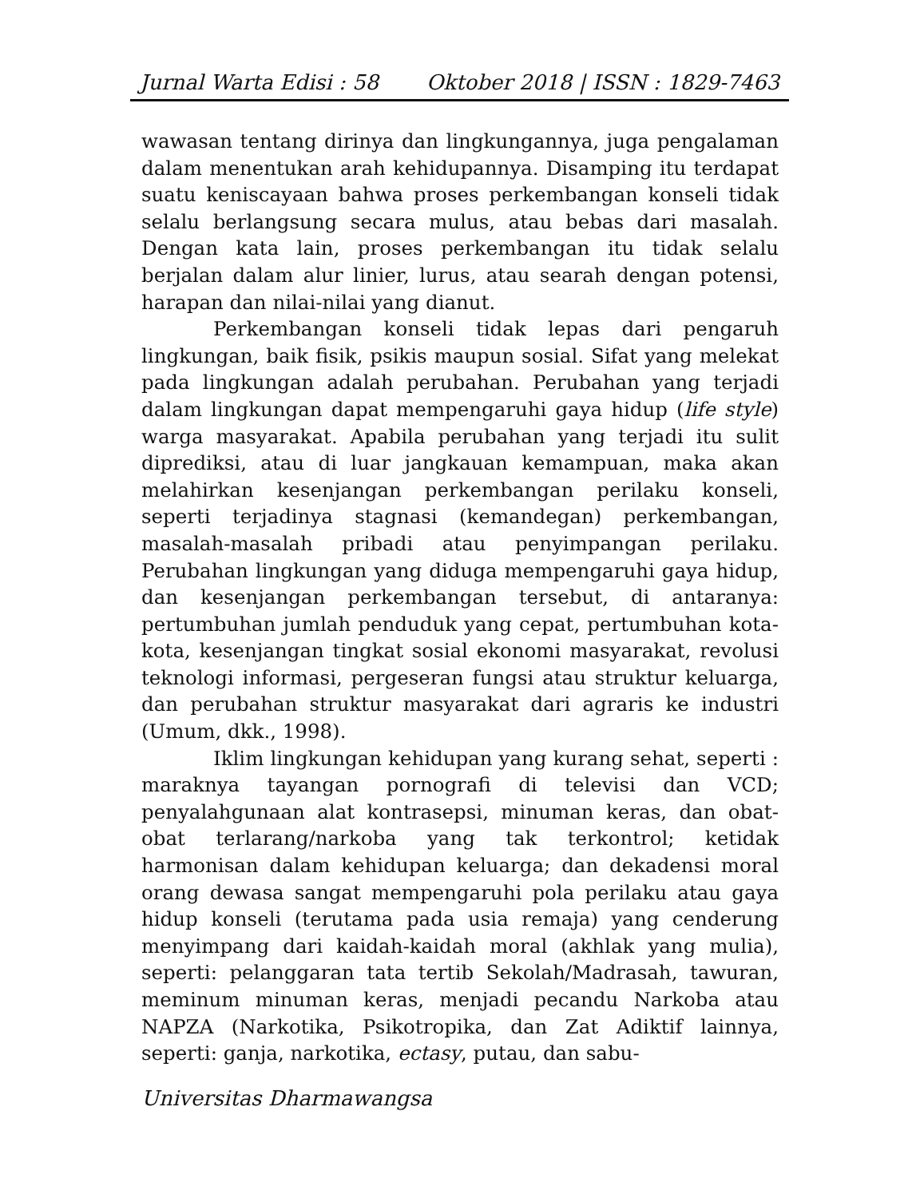Jurnal Warta Edisi : 58 Oktober 2018 | ISSN : 1829-7463
wawasan tentang dirinya dan lingkungannya, juga pengalaman dalam menentukan arah kehidupannya. Disamping itu terdapat suatu keniscayaan bahwa proses perkembangan konseli tidak selalu berlangsung secara mulus, atau bebas dari masalah. Dengan kata lain, proses perkembangan itu tidak selalu berjalan dalam alur linier, lurus, atau searah dengan potensi, harapan dan nilai-nilai yang dianut.
Perkembangan konseli tidak lepas dari pengaruh lingkungan, baik fisik, psikis maupun sosial. Sifat yang melekat pada lingkungan adalah perubahan. Perubahan yang terjadi dalam lingkungan dapat mempengaruhi gaya hidup (life style) warga masyarakat. Apabila perubahan yang terjadi itu sulit diprediksi, atau di luar jangkauan kemampuan, maka akan melahirkan kesenjangan perkembangan perilaku konseli, seperti terjadinya stagnasi (kemandegan) perkembangan, masalah-masalah pribadi atau penyimpangan perilaku. Perubahan lingkungan yang diduga mempengaruhi gaya hidup, dan kesenjangan perkembangan tersebut, di antaranya: pertumbuhan jumlah penduduk yang cepat, pertumbuhan kota-kota, kesenjangan tingkat sosial ekonomi masyarakat, revolusi teknologi informasi, pergeseran fungsi atau struktur keluarga, dan perubahan struktur masyarakat dari agraris ke industri (Umum, dkk., 1998).
Iklim lingkungan kehidupan yang kurang sehat, seperti : maraknya tayangan pornografi di televisi dan VCD; penyalahgunaan alat kontrasepsi, minuman keras, dan obat-obat terlarang/narkoba yang tak terkontrol; ketidak harmonisan dalam kehidupan keluarga; dan dekadensi moral orang dewasa sangat mempengaruhi pola perilaku atau gaya hidup konseli (terutama pada usia remaja) yang cenderung menyimpang dari kaidah-kaidah moral (akhlak yang mulia), seperti: pelanggaran tata tertib Sekolah/Madrasah, tawuran, meminum minuman keras, menjadi pecandu Narkoba atau NAPZA (Narkotika, Psikotropika, dan Zat Adiktif lainnya, seperti: ganja, narkotika, ectasy, putau, dan sabu-
Universitas Dharmawangsa